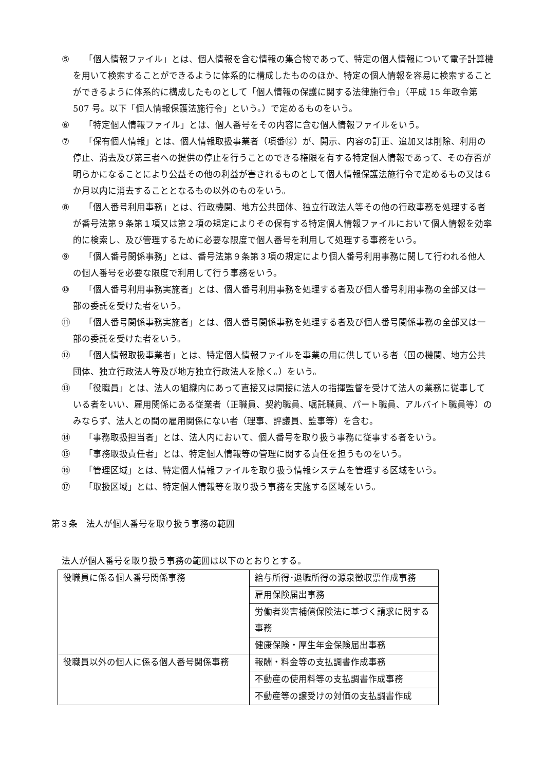⑤ 「個人情報ファイル」とは、個人情報を含む情報の集合物であって、特定の個人情報について電子計算機を用いて検索することができるように体系的に構成したもののほか、特定の個人情報を容易に検索することができるように体系的に構成したものとして「個人情報の保護に関する法律施行令」（平成 15 年政令第 507 号。以下「個人情報保護法施行令」という。）で定めるものをいう。
⑥ 「特定個人情報ファイル」とは、個人番号をその内容に含む個人情報ファイルをいう。
⑦ 「保有個人情報」とは、個人情報取扱事業者（項番⑫）が、開示、内容の訂正、追加又は削除、利用の停止、消去及び第三者への提供の停止を行うことのできる権限を有する特定個人情報であって、その存否が明らかになることにより公益その他の利益が害されるものとして個人情報保護法施行令で定めるもの又は６か月以内に消去することとなるもの以外のものをいう。
⑧ 「個人番号利用事務」とは、行政機関、地方公共団体、独立行政法人等その他の行政事務を処理する者が番号法第９条第１項又は第２項の規定によりその保有する特定個人情報ファイルにおいて個人情報を効率的に検索し、及び管理するために必要な限度で個人番号を利用して処理する事務をいう。
⑨ 「個人番号関係事務」とは、番号法第９条第３項の規定により個人番号利用事務に関して行われる他人の個人番号を必要な限度で利用して行う事務をいう。
⑩ 「個人番号利用事務実施者」とは、個人番号利用事務を処理する者及び個人番号利用事務の全部又は一部の委託を受けた者をいう。
⑪ 「個人番号関係事務実施者」とは、個人番号関係事務を処理する者及び個人番号関係事務の全部又は一部の委託を受けた者をいう。
⑫ 「個人情報取扱事業者」とは、特定個人情報ファイルを事業の用に供している者（国の機関、地方公共団体、独立行政法人等及び地方独立行政法人を除く。）をいう。
⑬ 「役職員」とは、法人の組織内にあって直接又は間接に法人の指揮監督を受けて法人の業務に従事している者をいい、雇用関係にある従業者（正職員、契約職員、嘱託職員、パート職員、アルバイト職員等）のみならず、法人との間の雇用関係にない者（理事、評議員、監事等）を含む。
⑭ 「事務取扱担当者」とは、法人内において、個人番号を取り扱う事務に従事する者をいう。
⑮ 「事務取扱責任者」とは、特定個人情報等の管理に関する責任を担うものをいう。
⑯ 「管理区域」とは、特定個人情報ファイルを取り扱う情報システムを管理する区域をいう。
⑰ 「取扱区域」とは、特定個人情報等を取り扱う事務を実施する区域をいう。
第３条　法人が個人番号を取り扱う事務の範囲
法人が個人番号を取り扱う事務の範囲は以下のとおりとする。
| 役職員に係る個人番号関係事務 | 給与所得･退職所得の源泉徴収票作成事務 |
| | 雇用保険届出事務 |
| | 労働者災害補償保険法に基づく請求に関する事務 |
| | 健康保険・厚生年金保険届出事務 |
| 役職員以外の個人に係る個人番号関係事務 | 報酬・料金等の支払調書作成事務 |
| | 不動産の使用料等の支払調書作成事務 |
| | 不動産等の譲受けの対価の支払調書作成 |